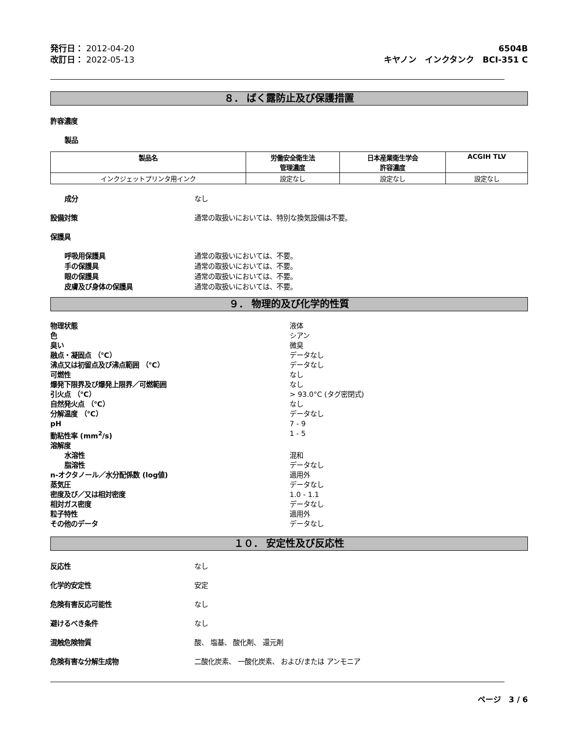発行日： 2012-04-20
改訂日： 2022-05-13
6504B
キヤノン　インクタンク　BCI-351 C
８． ばく露防止及び保護措置
許容濃度
製品
| 製品名 | 労働安全衛生法 管理濃度 | 日本産業衛生学会 許容濃度 | ACGIH TLV |
| --- | --- | --- | --- |
| インクジェットプリンタ用インク | 設定なし | 設定なし | 設定なし |
成分 なし
設備対策 通常の取扱いにおいては、特別な換気設備は不要。
保護具
呼吸用保護具 通常の取扱いにおいては、不要。
手の保護具 通常の取扱いにおいては、不要。
眼の保護具 通常の取扱いにおいては、不要。
皮膚及び身体の保護具 通常の取扱いにおいては、不要。
９． 物理的及び化学的性質
物理状態 液体
色 シアン
臭い 微臭
融点・凝固点 （℃） データなし
沸点又は初留点及び沸点範囲 （℃） データなし
可燃性 なし
爆発下限界及び爆発上限界／可燃範囲 なし
引火点 （℃） > 93.0°C (タグ密閉式)
自然発火点 （℃） なし
分解温度 （℃） データなし
pH 7 - 9
動粘性率 (mm<sup>2</sup>/s) 1 - 5
溶解度
水溶性 混和
脂溶性 データなし
n-オクタノール／水分配係数 (log値) 適用外
蒸気圧 データなし
密度及び／又は相対密度 1.0 - 1.1
相対ガス密度 データなし
粒子特性 適用外
その他のデータ データなし
１０． 安定性及び反応性
反応性 なし
化学的安定性 安定
危険有害反応可能性 なし
避けるべき条件 なし
混触危険物質 酸、 塩基、 酸化剤、 還元剤
危険有害な分解生成物 二酸化炭素、 一酸化炭素、 および/または アンモニア
ページ　3 / 6